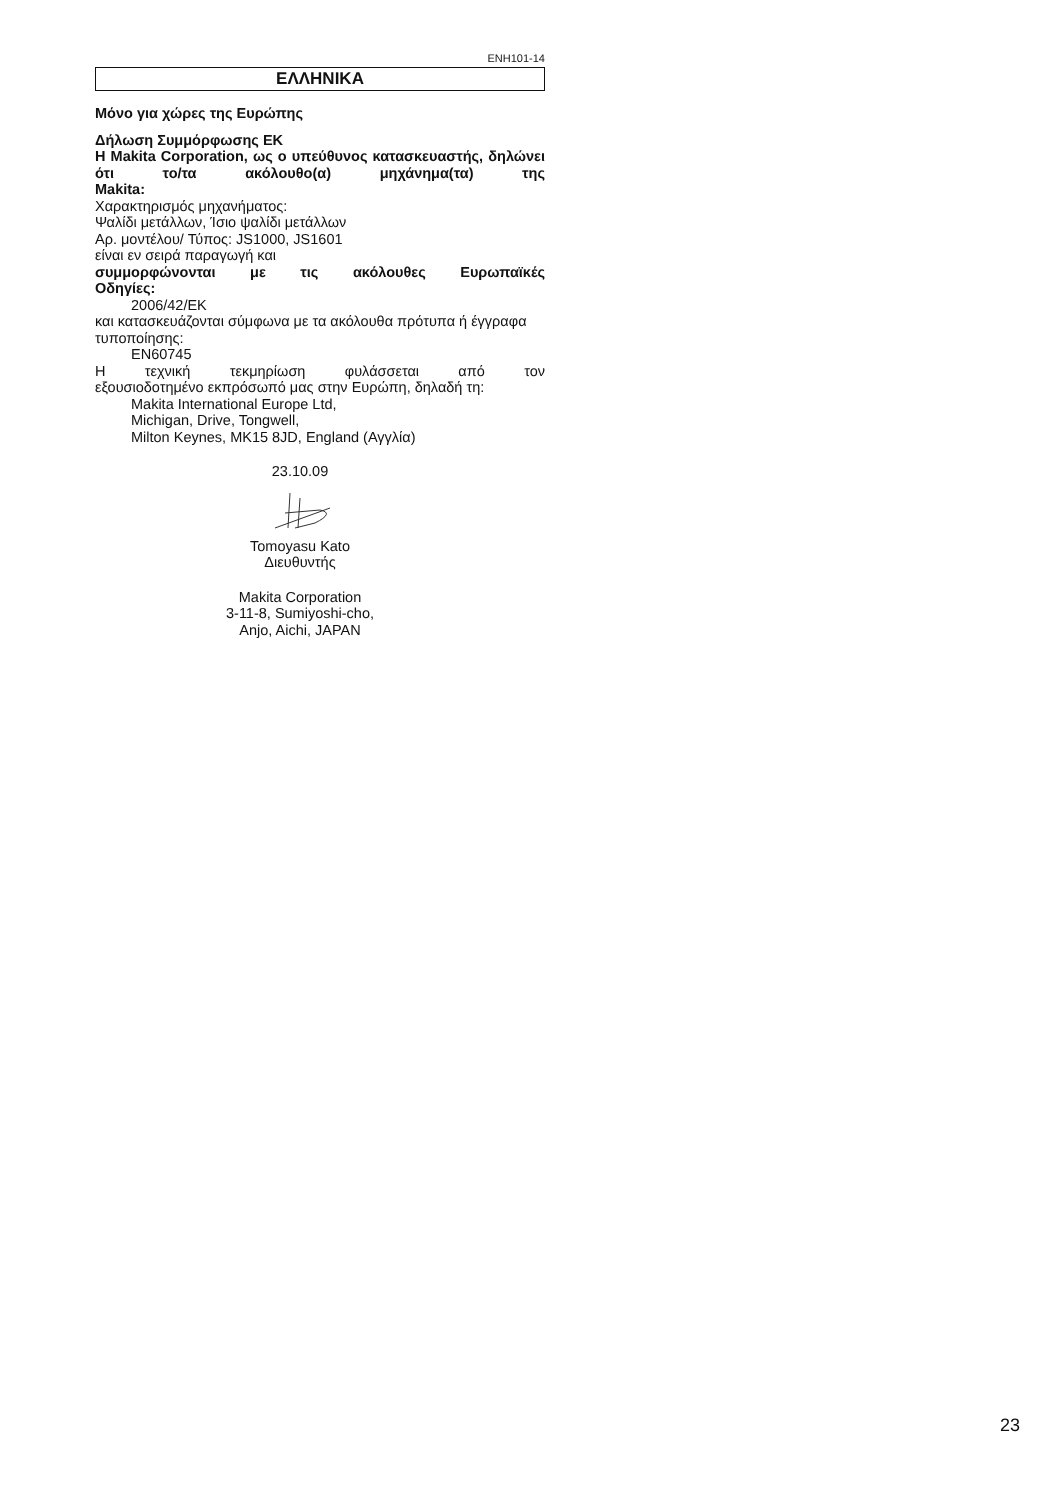ENH101-14
ΕΛΛΗΝΙΚΑ
Μόνο για χώρες της Ευρώπης
Δήλωση Συμμόρφωσης ΕΚ
Η Makita Corporation, ως ο υπεύθυνος κατασκευαστής, δηλώνει ότι το/τα ακόλουθο(α) μηχάνημα(τα) της
Makita:
Χαρακτηρισμός μηχανήματος:
Ψαλίδι μετάλλων, Ίσιο ψαλίδι μετάλλων
Αρ. μοντέλου/ Τύπος: JS1000, JS1601
είναι εν σειρά παραγωγή και
συμμορφώνονται με τις ακόλουθες Ευρωπαϊκές
Οδηγίες:
2006/42/EK
και κατασκευάζονται σύμφωνα με τα ακόλουθα πρότυπα ή έγγραφα τυποποίησης:
EN60745
Η τεχνική τεκμηρίωση φυλάσσεται από τον
εξουσιοδοτημένο εκπρόσωπό μας στην Ευρώπη, δηλαδή τη:
Makita International Europe Ltd,
Michigan, Drive, Tongwell,
Milton Keynes, MK15 8JD, England (Αγγλία)
23.10.09
Tomoyasu Kato
Διευθυντής
Makita Corporation
3-11-8, Sumiyoshi-cho,
Anjo, Aichi, JAPAN
23